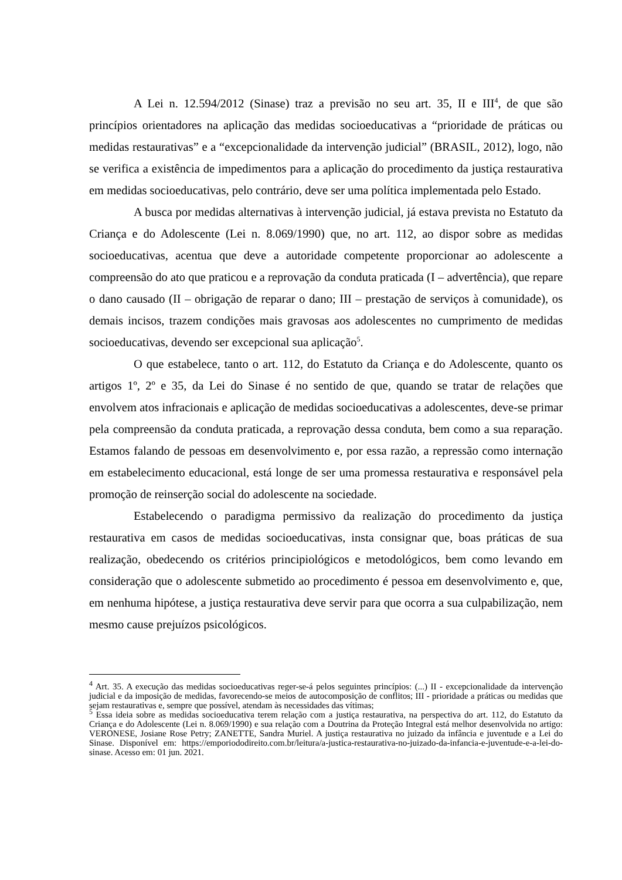A Lei n. 12.594/2012 (Sinase) traz a previsão no seu art. 35, II e III<sup>4</sup>, de que são princípios orientadores na aplicação das medidas socioeducativas a “prioridade de práticas ou medidas restaurativas” e a “excepcionalidade da intervenção judicial” (BRASIL, 2012), logo, não se verifica a existência de impedimentos para a aplicação do procedimento da justiça restaurativa em medidas socioeducativas, pelo contrário, deve ser uma política implementada pelo Estado.
A busca por medidas alternativas à intervenção judicial, já estava prevista no Estatuto da Criança e do Adolescente (Lei n. 8.069/1990) que, no art. 112, ao dispor sobre as medidas socioeducativas, acentua que deve a autoridade competente proporcionar ao adolescente a compreensão do ato que praticou e a reprovação da conduta praticada (I – advertência), que repare o dano causado (II – obrigação de reparar o dano; III – prestação de serviços à comunidade), os demais incisos, trazem condições mais gravosas aos adolescentes no cumprimento de medidas socioeducativas, devendo ser excepcional sua aplicação<sup>5</sup>.
O que estabelece, tanto o art. 112, do Estatuto da Criança e do Adolescente, quanto os artigos 1º, 2º e 35, da Lei do Sinase é no sentido de que, quando se tratar de relações que envolvem atos infracionais e aplicação de medidas socioeducativas a adolescentes, deve-se primar pela compreensão da conduta praticada, a reprovação dessa conduta, bem como a sua reparação. Estamos falando de pessoas em desenvolvimento e, por essa razão, a repressão como internação em estabelecimento educacional, está longe de ser uma promessa restaurativa e responsável pela promoção de reinserção social do adolescente na sociedade.
Estabelecendo o paradigma permissivo da realização do procedimento da justiça restaurativa em casos de medidas socioeducativas, insta consignar que, boas práticas de sua realização, obedecendo os critérios principiológicos e metodológicos, bem como levando em consideração que o adolescente submetido ao procedimento é pessoa em desenvolvimento e, que, em nenhuma hipótese, a justiça restaurativa deve servir para que ocorra a sua culpabilização, nem mesmo cause prejuízos psicológicos.
<sup>4</sup> Art. 35. A execução das medidas socioeducativas reger-se-á pelos seguintes princípios: (...) II - excepcionalidade da intervenção judicial e da imposição de medidas, favorecendo-se meios de autocomposição de conflitos; III - prioridade a práticas ou medidas que sejam restaurativas e, sempre que possível, atendam às necessidades das vítimas;
<sup>5</sup> Essa ideia sobre as medidas socioeducativa terem relação com a justiça restaurativa, na perspectiva do art. 112, do Estatuto da Criança e do Adolescente (Lei n. 8.069/1990) e sua relação com a Doutrina da Proteção Integral está melhor desenvolvida no artigo: VERONESE, Josiane Rose Petry; ZANETTE, Sandra Muriel. A justiça restaurativa no juizado da infância e juventude e a Lei do Sinase. Disponível em: https://emporiododireito.com.br/leitura/a-justica-restaurativa-no-juizado-da-infancia-e-juventude-e-a-lei-do-sinase. Acesso em: 01 jun. 2021.